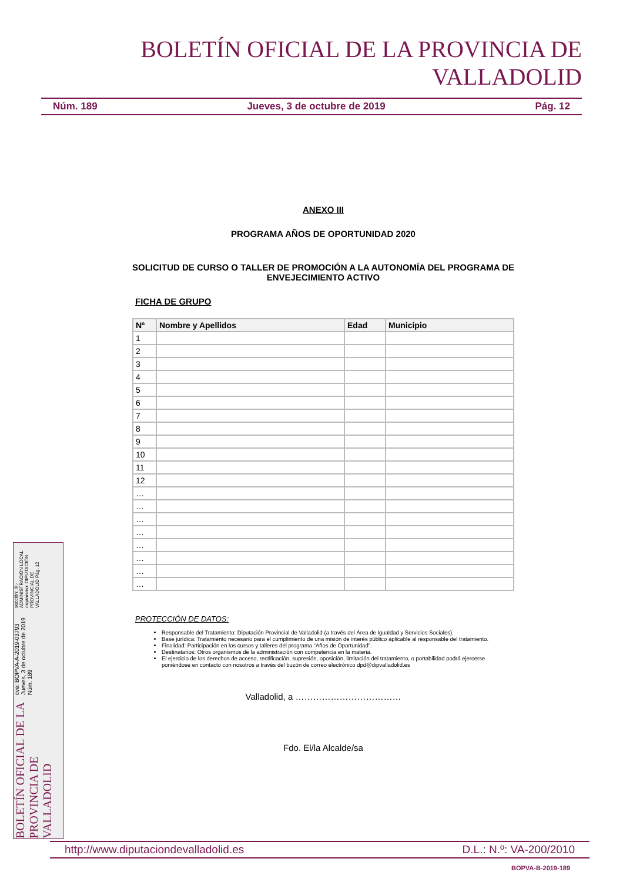BOLETÍN OFICIAL DE LA PROVINCIA DE VALLADOLID
Núm. 189 Jueves, 3 de octubre de 2019 Pág. 12
ANEXO III
PROGRAMA AÑOS DE OPORTUNIDAD 2020
SOLICITUD DE CURSO O TALLER DE PROMOCIÓN A LA AUTONOMÍA DEL PROGRAMA DE ENVEJECIMIENTO ACTIVO
FICHA DE GRUPO
| Nº | Nombre y Apellidos | Edad | Municipio |
| --- | --- | --- | --- |
| 1 | | | |
| 2 | | | |
| 3 | | | |
| 4 | | | |
| 5 | | | |
| 6 | | | |
| 7 | | | |
| 8 | | | |
| 9 | | | |
| 10 | | | |
| 11 | | | |
| 12 | | | |
| … | | | |
| … | | | |
| … | | | |
| … | | | |
| … | | | |
| … | | | |
| … | | | |
| … | | | |
PROTECCIÓN DE DATOS:
Responsable del Tratamiento: Diputación Provincial de Valladolid (a través del Área de Igualdad y Servicios Sociales).
Base jurídica: Tratamiento necesario para el cumplimiento de una misión de interés público aplicable al responsable del tratamiento.
Finalidad: Participación en los cursos y talleres del programa “Años de Oportunidad”.
Destinatarios: Otros organismos de la administración con competencia en la materia.
El ejercicio de los derechos de acceso, rectificación, supresión, oposición, limitación del tratamiento, o portabilidad podrá ejercerse poniéndose en contacto con nosotros a través del buzón de correo electrónico dpd@dipvalladolid.es
Valladolid, a ………………………………
Fdo. El/la Alcalde/sa
BOLETÍN OFICIAL DE LA PROVINCIA DE VALLADOLID cve: BOPVA-A-2019-03793 Jueves, 3 de octubre de 2019 Núm. 189 sección: III.-ADMINISTRACIÓN LOCAL
organismo: DIPUTACIÓN PROVINCIAL DE VALLADOLID Pág. 12
http://www.diputaciondevalladolid.es D.L.: N.º: VA-200/2010
BOPVA-B-2019-189